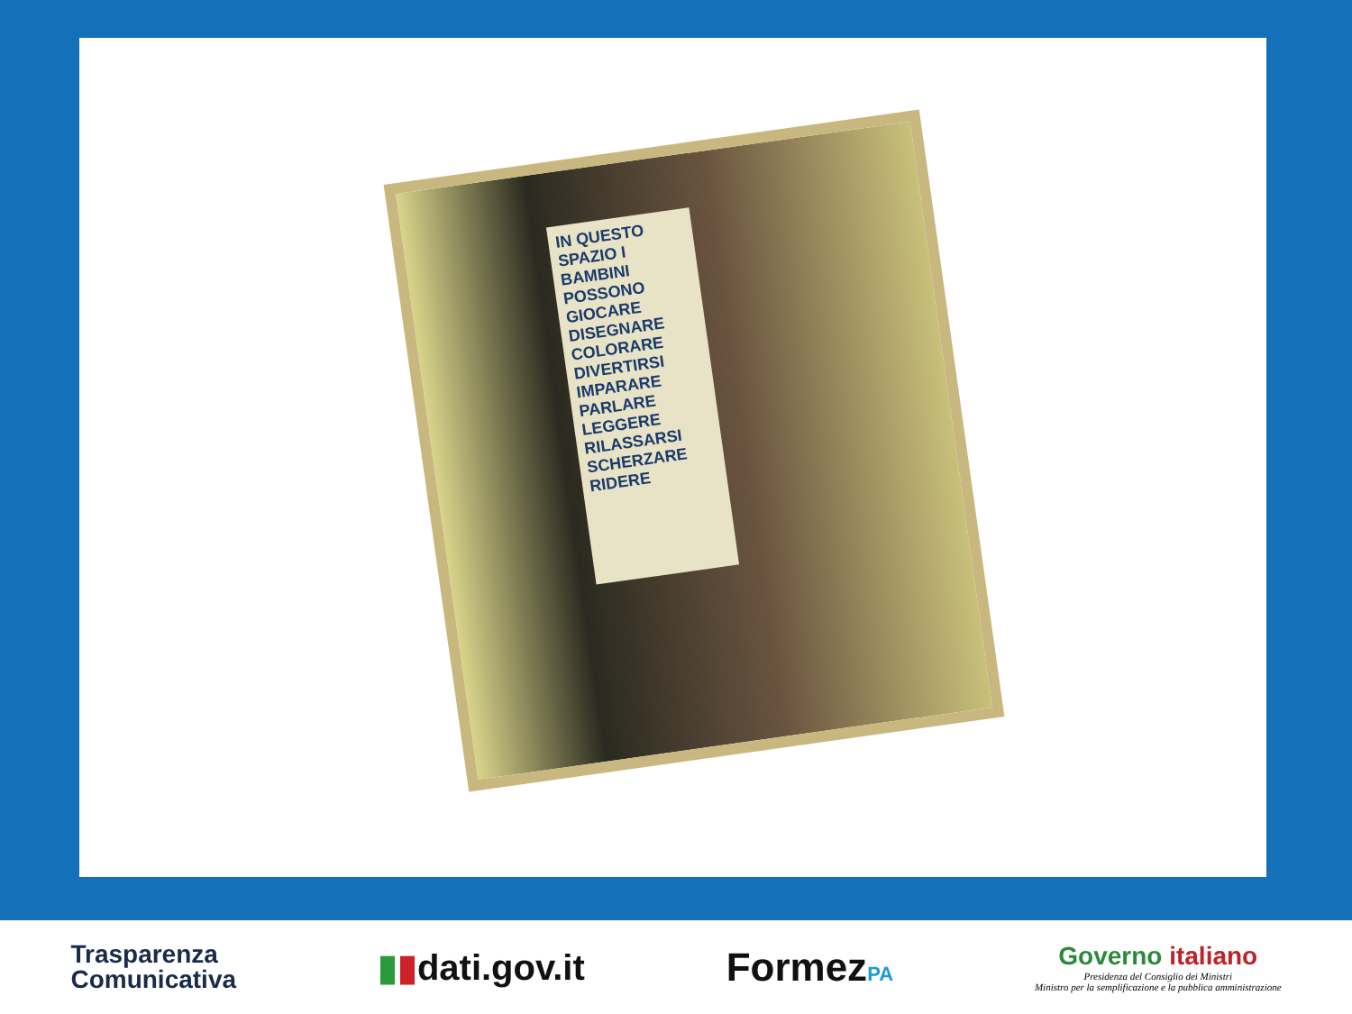IN QUESTO SPAZIO I BAMBINI POSSONO GIOCARE DISEGNARE COLORARE DIVERTIRSI IMPARARE PARLARE LEGGERE RILASSARSI SCHERZARE RIDERE
Trasparenza
Comunicativa
▮▮dati.gov.it FormezPA
Governo italiano
Presidenza del Consiglio dei Ministri
Ministro per la semplificazione e la pubblica amministrazione